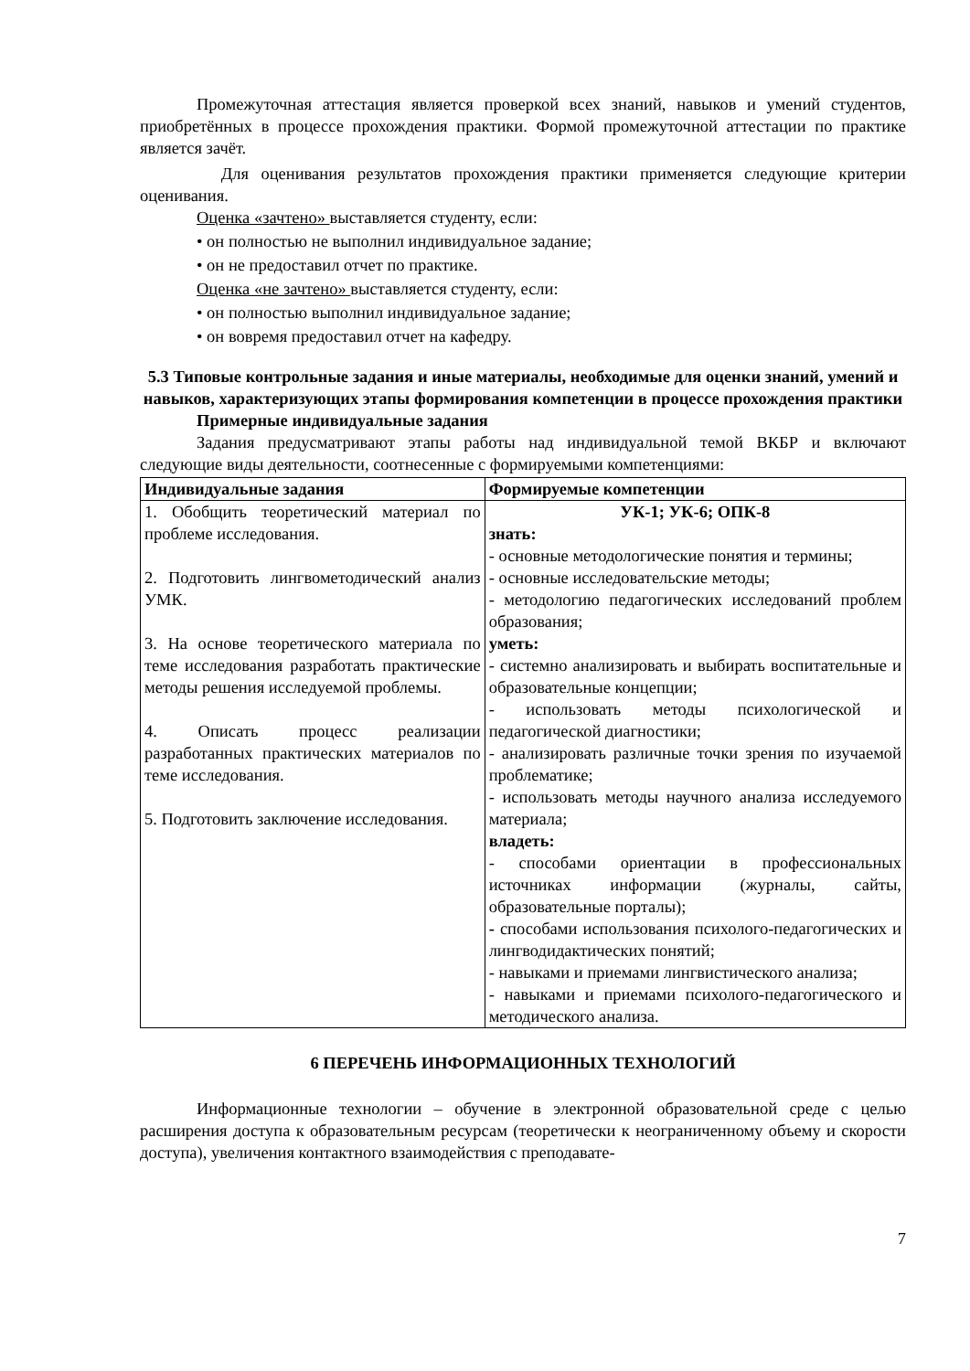Промежуточная аттестация является проверкой всех знаний, навыков и умений студентов, приобретённых в процессе прохождения практики. Формой промежуточной аттестации по практике является зачёт.
Для оценивания результатов прохождения практики применяется следующие критерии оценивания.
Оценка «зачтено» выставляется студенту, если:
• он полностью не выполнил индивидуальное задание;
• он не предоставил отчет по практике.
Оценка «не зачтено» выставляется студенту, если:
• он полностью выполнил индивидуальное задание;
• он вовремя предоставил отчет на кафедру.
5.3 Типовые контрольные задания и иные материалы, необходимые для оценки знаний, умений и навыков, характеризующих этапы формирования компетенции в процессе прохождения практики
Примерные индивидуальные задания
Задания предусматривают этапы работы над индивидуальной темой ВКБР и включают следующие виды деятельности, соотнесенные с формируемыми компетенциями:
| Индивидуальные задания | Формируемые компетенции |
| --- | --- |
| 1. Обобщить теоретический материал по проблеме исследования. 2. Подготовить лингвометодический анализ УМК. 3. На основе теоретического материала по теме исследования разработать практические методы решения исследуемой проблемы. 4. Описать процесс реализации разработанных практических материалов по теме исследования. 5. Подготовить заключение исследования. | УК-1; УК-6; ОПК-8 знать: - основные методологические понятия и термины; - основные исследовательские методы; - методологию педагогических исследований проблем образования; уметь: - системно анализировать и выбирать воспитательные и образовательные концепции; - использовать методы психологической и педагогической диагностики; - анализировать различные точки зрения по изучаемой проблематике; - использовать методы научного анализа исследуемого материала; владеть: - способами ориентации в профессиональных источниках информации (журналы, сайты, образовательные порталы); - способами использования психолого-педагогических и лингводидактических понятий; - навыками и приемами лингвистического анализа; - навыками и приемами психолого-педагогического и методического анализа. |
6 ПЕРЕЧЕНЬ ИНФОРМАЦИОННЫХ ТЕХНОЛОГИЙ
Информационные технологии – обучение в электронной образовательной среде с целью расширения доступа к образовательным ресурсам (теоретически к неограниченному объему и скорости доступа), увеличения контактного взаимодействия с преподавате-
7